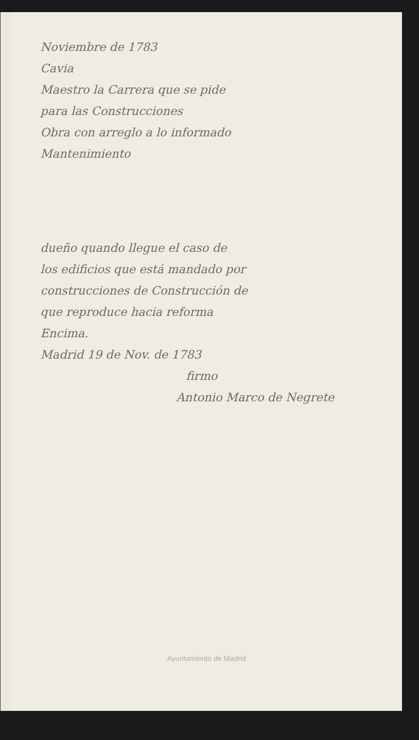Noviembre de 1783
Cavia
Maestro la Carrera que se pide
para las Construcciones
Obra con arreglo a lo informado
Mantenimiento
dueño quando llegue el caso de
los edificios que está mandado por
construcciones de Construcción de
que reproduce hacia reforma
Encima.
Madrid 19 de Nov. de 1783
firmo
Antonio Marco de Negrete
Ayuntamiento de Madrid